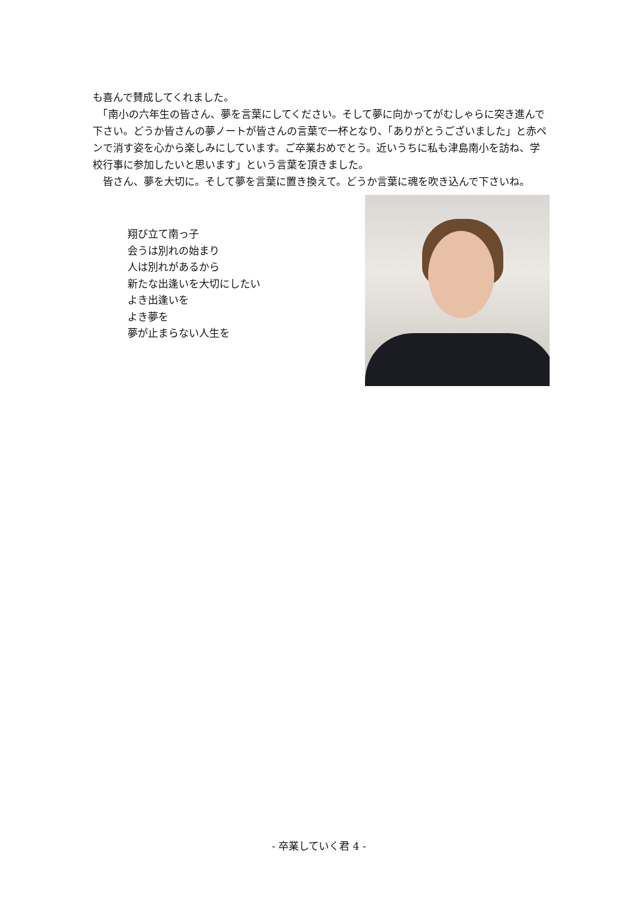も喜んで賛成してくれました。
　「南小の六年生の皆さん、夢を言葉にしてください。そして夢に向かってがむしゃらに突き進んで下さい。どうか皆さんの夢ノートが皆さんの言葉で一杯となり、「ありがとうございました」と赤ペンで消す姿を心から楽しみにしています。ご卒業おめでとう。近いうちに私も津島南小を訪ね、学校行事に参加したいと思います」という言葉を頂きました。
　皆さん、夢を大切に。そして夢を言葉に置き換えて。どうか言葉に魂を吹き込んで下さいね。
翔び立て南っ子
会うは別れの始まり
人は別れがあるから
新たな出逢いを大切にしたい
よき出逢いを
よき夢を
夢が止まらない人生を
- 卒業していく君 4 -